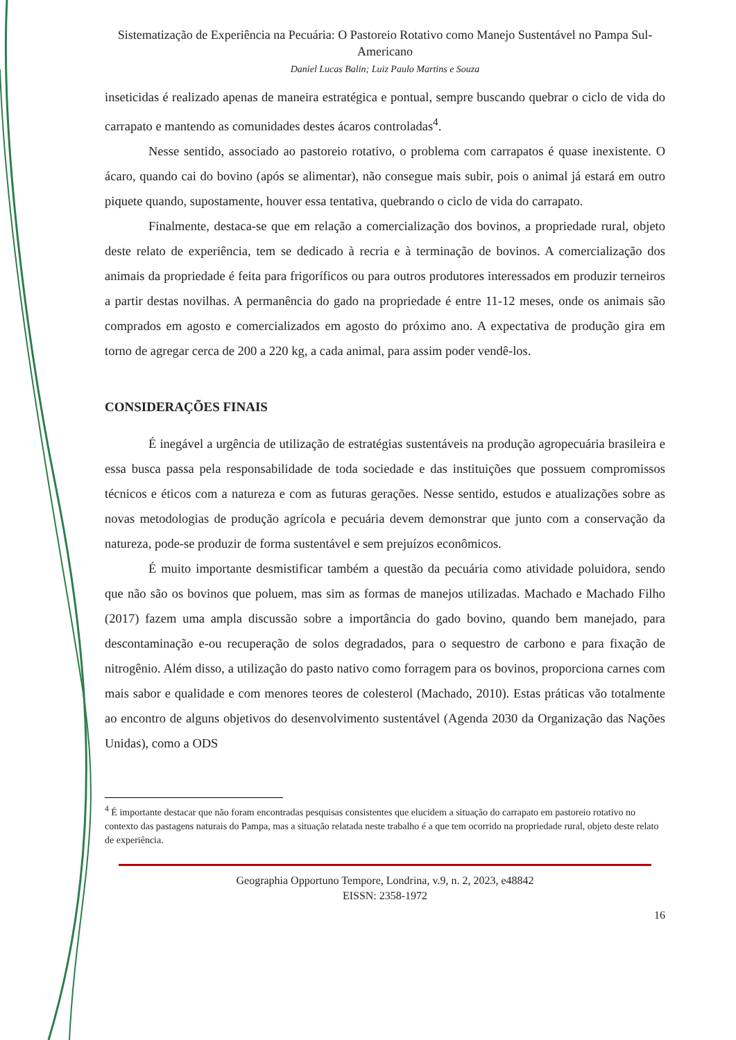Sistematização de Experiência na Pecuária: O Pastoreio Rotativo como Manejo Sustentável no Pampa Sul-Americano
Daniel Lucas Balin; Luiz Paulo Martins e Souza
inseticidas é realizado apenas de maneira estratégica e pontual, sempre buscando quebrar o ciclo de vida do carrapato e mantendo as comunidades destes ácaros controladas<sup>4</sup>.
Nesse sentido, associado ao pastoreio rotativo, o problema com carrapatos é quase inexistente. O ácaro, quando cai do bovino (após se alimentar), não consegue mais subir, pois o animal já estará em outro piquete quando, supostamente, houver essa tentativa, quebrando o ciclo de vida do carrapato.
Finalmente, destaca-se que em relação a comercialização dos bovinos, a propriedade rural, objeto deste relato de experiência, tem se dedicado à recria e à terminação de bovinos. A comercialização dos animais da propriedade é feita para frigoríficos ou para outros produtores interessados em produzir terneiros a partir destas novilhas. A permanência do gado na propriedade é entre 11-12 meses, onde os animais são comprados em agosto e comercializados em agosto do próximo ano. A expectativa de produção gira em torno de agregar cerca de 200 a 220 kg, a cada animal, para assim poder vendê-los.
CONSIDERAÇÕES FINAIS
É inegável a urgência de utilização de estratégias sustentáveis na produção agropecuária brasileira e essa busca passa pela responsabilidade de toda sociedade e das instituições que possuem compromissos técnicos e éticos com a natureza e com as futuras gerações. Nesse sentido, estudos e atualizações sobre as novas metodologias de produção agrícola e pecuária devem demonstrar que junto com a conservação da natureza, pode-se produzir de forma sustentável e sem prejuízos econômicos.
É muito importante desmistificar também a questão da pecuária como atividade poluidora, sendo que não são os bovinos que poluem, mas sim as formas de manejos utilizadas. Machado e Machado Filho (2017) fazem uma ampla discussão sobre a importância do gado bovino, quando bem manejado, para descontaminação e-ou recuperação de solos degradados, para o sequestro de carbono e para fixação de nitrogênio. Além disso, a utilização do pasto nativo como forragem para os bovinos, proporciona carnes com mais sabor e qualidade e com menores teores de colesterol (Machado, 2010). Estas práticas vão totalmente ao encontro de alguns objetivos do desenvolvimento sustentável (Agenda 2030 da Organização das Nações Unidas), como a ODS
<sup>4</sup> É importante destacar que não foram encontradas pesquisas consistentes que elucidem a situação do carrapato em pastoreio rotativo no contexto das pastagens naturais do Pampa, mas a situação relatada neste trabalho é a que tem ocorrido na propriedade rural, objeto deste relato de experiência.
Geographia Opportuno Tempore, Londrina, v.9, n. 2, 2023, e48842
EISSN: 2358-1972
16